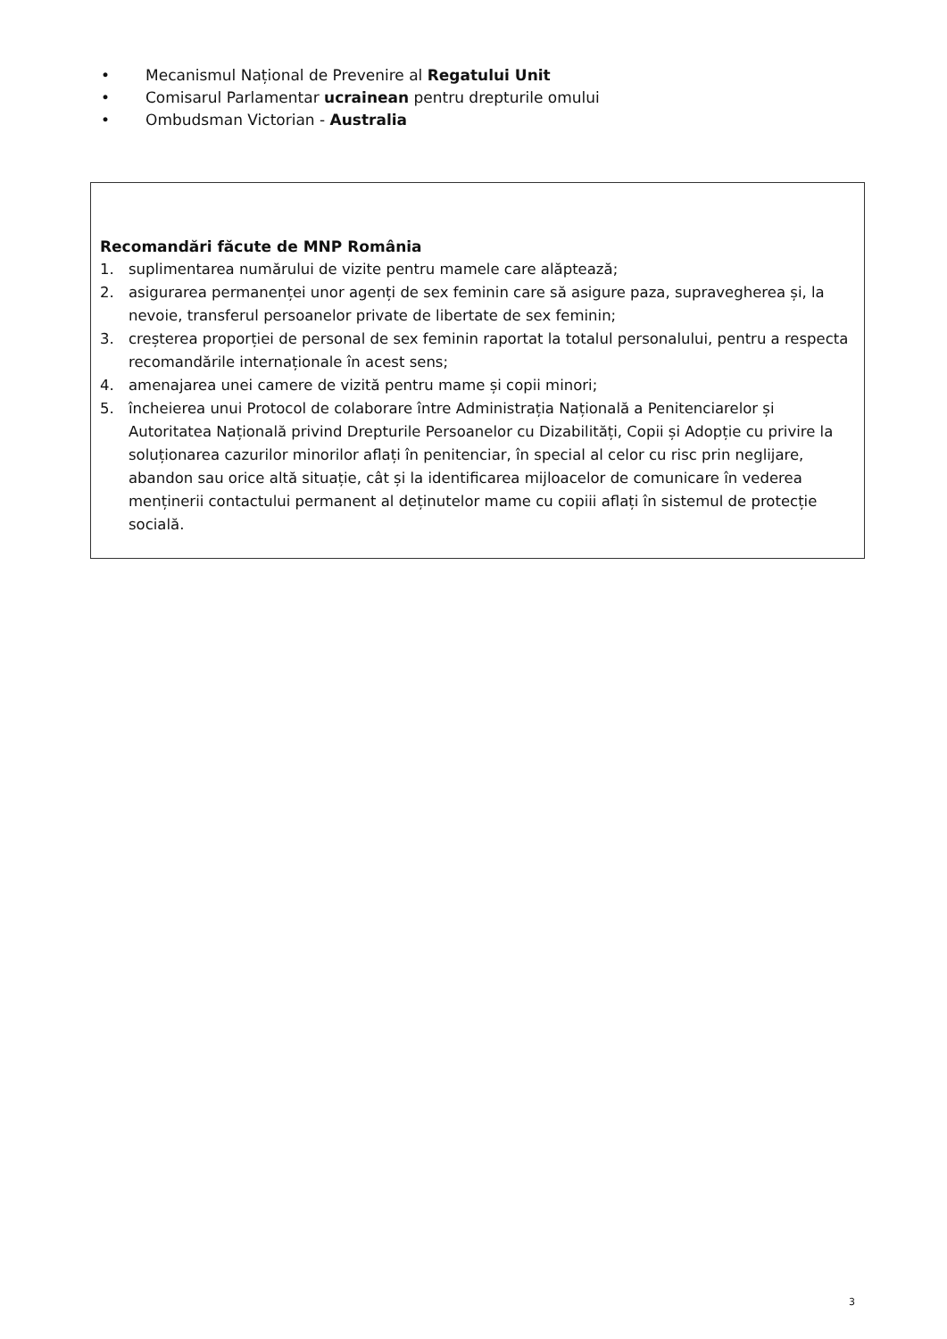• Mecanismul Național de Prevenire al Regatului Unit
• Comisarul Parlamentar ucrainean pentru drepturile omului
• Ombudsman Victorian - Australia
Recomandări făcute de MNP România
1. suplimentarea numărului de vizite pentru mamele care alăptează;
2. asigurarea permanenței unor agenți de sex feminin care să asigure paza, supravegherea și, la nevoie, transferul persoanelor private de libertate de sex feminin;
3. creșterea proporției de personal de sex feminin raportat la totalul personalului, pentru a respecta recomandările internaționale în acest sens;
4. amenajarea unei camere de vizită pentru mame și copii minori;
5. încheierea unui Protocol de colaborare între Administrația Națională a Penitenciarelor și Autoritatea Națională privind Drepturile Persoanelor cu Dizabilități, Copii și Adopție cu privire la soluționarea cazurilor minorilor aflați în penitenciar, în special al celor cu risc prin neglijare, abandon sau orice altă situație, cât și la identificarea mijloacelor de comunicare în vederea menținerii contactului permanent al deținutelor mame cu copiii aflați în sistemul de protecție socială.
3